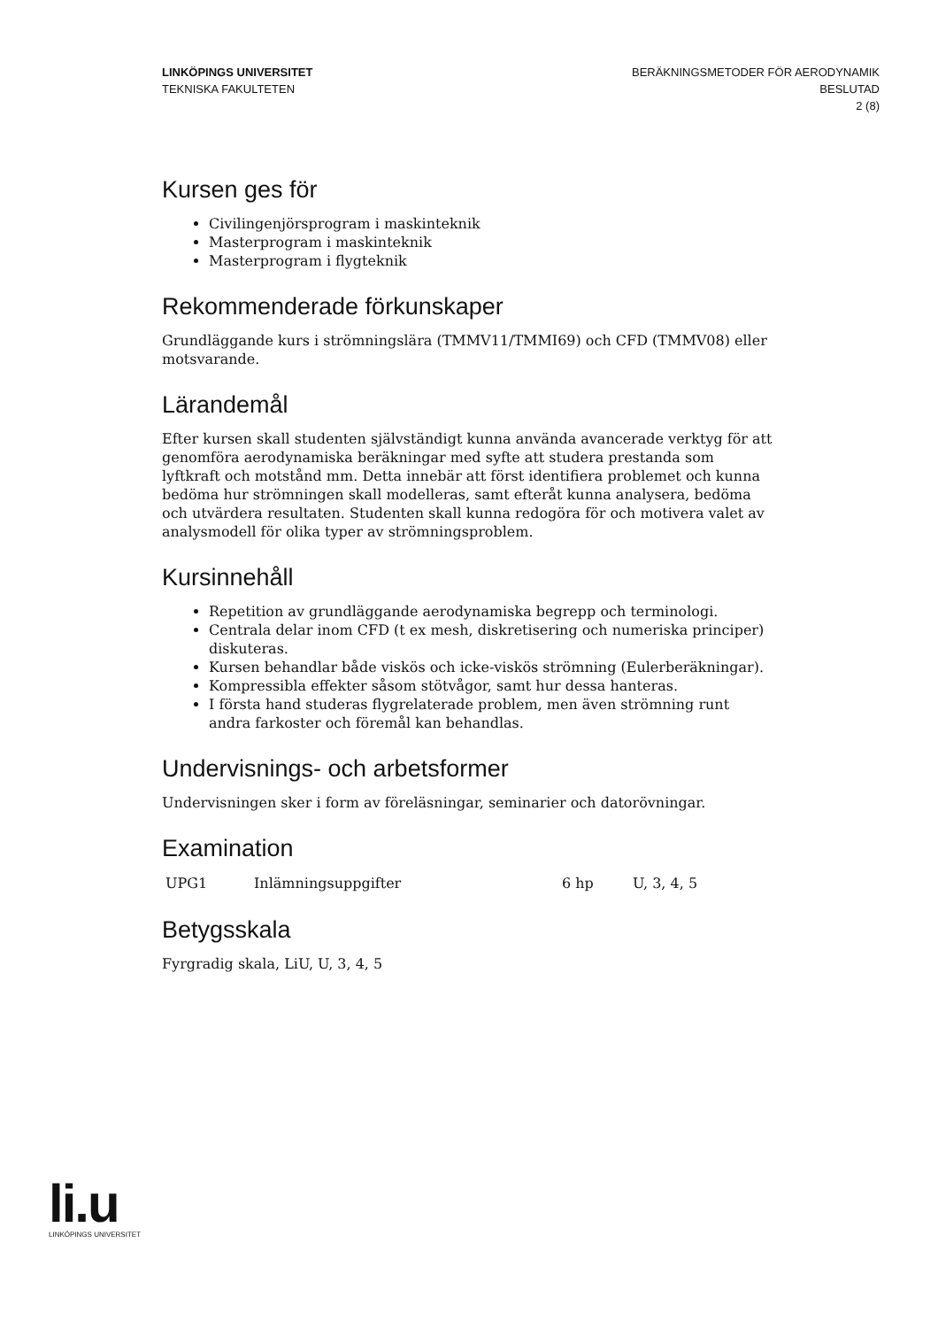LINKÖPINGS UNIVERSITET
TEKNISKA FAKULTETEN
BERÄKNINGSMETODER FÖR AERODYNAMIK
BESLUTAD
2 (8)
Kursen ges för
Civilingenjörsprogram i maskinteknik
Masterprogram i maskinteknik
Masterprogram i flygteknik
Rekommenderade förkunskaper
Grundläggande kurs i strömningslära (TMMV11/TMMI69) och CFD (TMMV08) eller motsvarande.
Lärandemål
Efter kursen skall studenten självständigt kunna använda avancerade verktyg för att genomföra aerodynamiska beräkningar med syfte att studera prestanda som lyftkraft och motstånd mm. Detta innebär att först identifiera problemet och kunna bedöma hur strömningen skall modelleras, samt efteråt kunna analysera, bedöma och utvärdera resultaten. Studenten skall kunna redogöra för och motivera valet av analysmodell för olika typer av strömningsproblem.
Kursinnehåll
Repetition av grundläggande aerodynamiska begrepp och terminologi.
Centrala delar inom CFD (t ex mesh, diskretisering och numeriska principer) diskuteras.
Kursen behandlar både viskös och icke-viskös strömning (Eulerberäkningar).
Kompressibla effekter såsom stötvågor, samt hur dessa hanteras.
I första hand studeras flygrelaterade problem, men även strömning runt andra farkoster och föremål kan behandlas.
Undervisnings- och arbetsformer
Undervisningen sker i form av föreläsningar, seminarier och datorövningar.
Examination
| UPG1 | Inlämningsuppgifter | 6 hp | U, 3, 4, 5 |
Betygsskala
Fyrgradig skala, LiU, U, 3, 4, 5
li.u
LINKÖPINGS UNIVERSITET